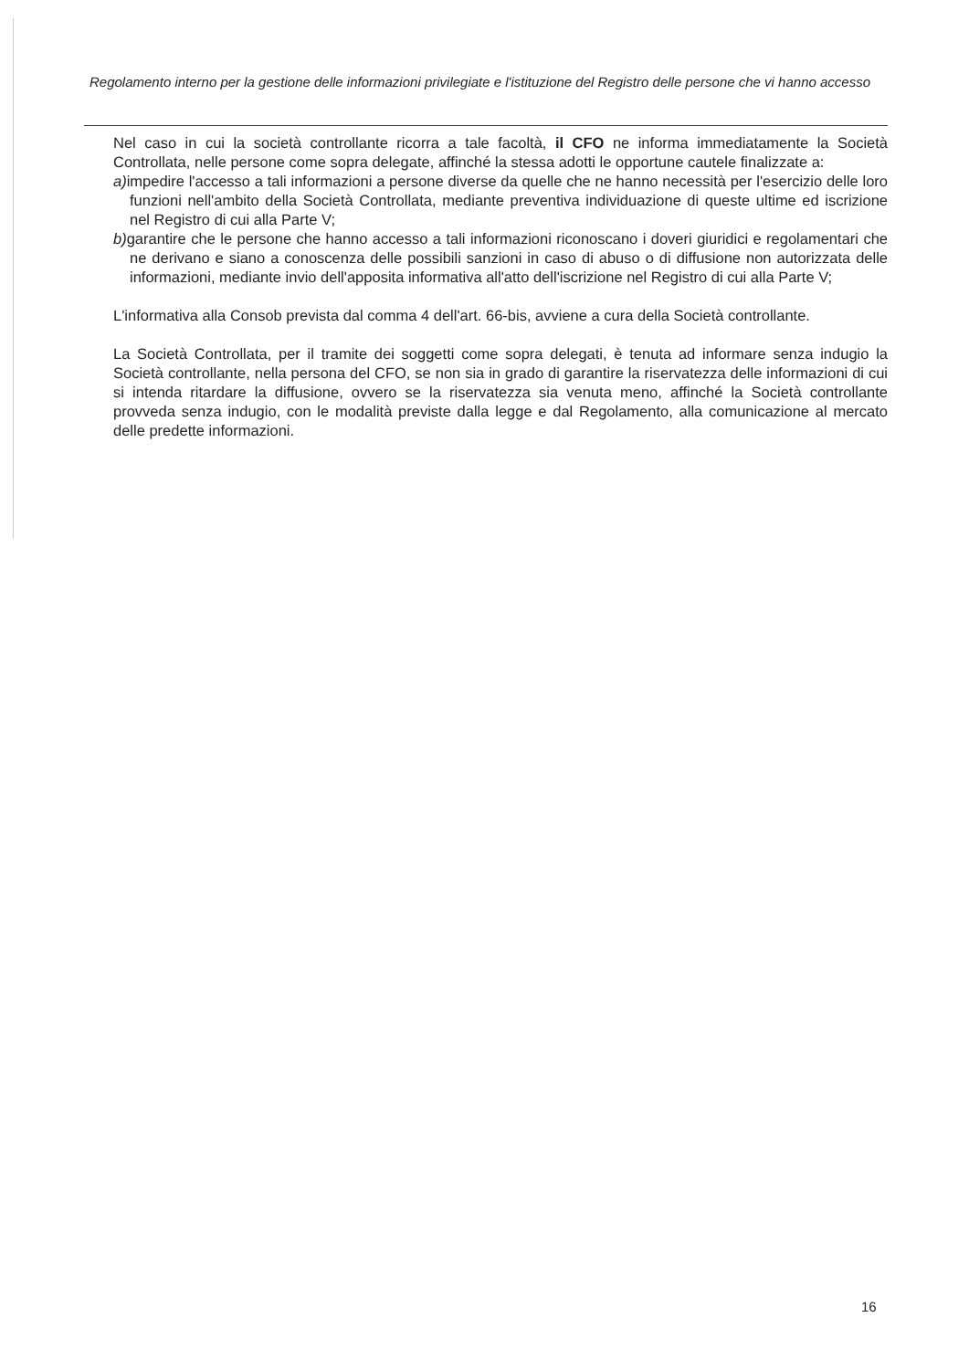Regolamento interno per la gestione delle informazioni privilegiate e l'istituzione del Registro delle persone che vi hanno accesso
Nel caso in cui la società controllante ricorra a tale facoltà, il CFO ne informa immediatamente la Società Controllata, nelle persone come sopra delegate, affinché la stessa adotti le opportune cautele finalizzate a:
a) impedire l'accesso a tali informazioni a persone diverse da quelle che ne hanno necessità per l'esercizio delle loro funzioni nell'ambito della Società Controllata, mediante preventiva individuazione di queste ultime ed iscrizione nel Registro di cui alla Parte V;
b) garantire che le persone che hanno accesso a tali informazioni riconoscano i doveri giuridici e regolamentari che ne derivano e siano a conoscenza delle possibili sanzioni in caso di abuso o di diffusione non autorizzata delle informazioni, mediante invio dell'apposita informativa all'atto dell'iscrizione nel Registro di cui alla Parte V;
L'informativa alla Consob prevista dal comma 4 dell'art. 66-bis, avviene a cura della Società controllante.
La Società Controllata, per il tramite dei soggetti come sopra delegati, è tenuta ad informare senza indugio la Società controllante, nella persona del CFO, se non sia in grado di garantire la riservatezza delle informazioni di cui si intenda ritardare la diffusione, ovvero se la riservatezza sia venuta meno, affinché la Società controllante provveda senza indugio, con le modalità previste dalla legge e dal Regolamento, alla comunicazione al mercato delle predette informazioni.
16